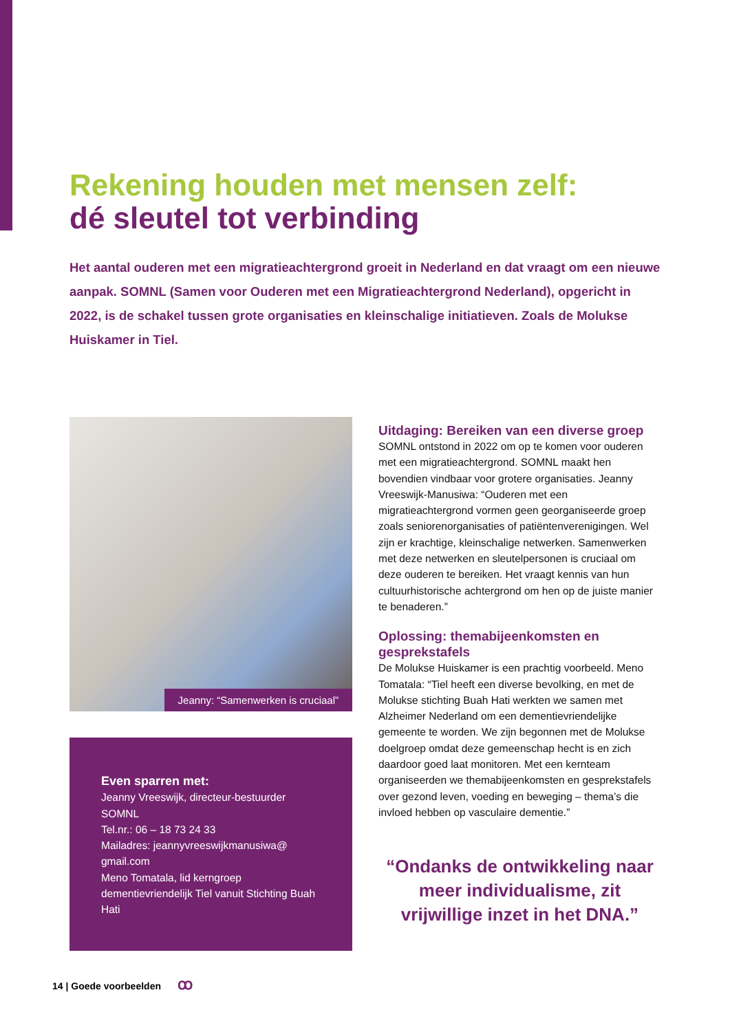Rekening houden met mensen zelf:
dé sleutel tot verbinding
Het aantal ouderen met een migratieachtergrond groeit in Nederland en dat vraagt om een nieuwe aanpak. SOMNL (Samen voor Ouderen met een Migratieachtergrond Nederland), opgericht in 2022, is de schakel tussen grote organisaties en kleinschalige initiatieven. Zoals de Molukse Huiskamer in Tiel.
Jeanny: “Samenwerken is cruciaal”
Even sparren met:
Jeanny Vreeswijk, directeur-bestuurder SOMNL
Tel.nr.: 06 – 18 73 24 33
Mailadres: jeannyvreeswijkmanusiwa@ gmail.com
Meno Tomatala, lid kerngroep dementievriendelijk Tiel vanuit Stichting Buah Hati
Uitdaging: Bereiken van een diverse groep
SOMNL ontstond in 2022 om op te komen voor ouderen met een migratieachtergrond. SOMNL maakt hen bovendien vindbaar voor grotere organisaties. Jeanny Vreeswijk-Manusiwa: “Ouderen met een migratieachtergrond vormen geen georganiseerde groep zoals seniorenorganisaties of patiëntenverenigingen. Wel zijn er krachtige, kleinschalige netwerken. Samenwerken met deze netwerken en sleutelpersonen is cruciaal om deze ouderen te bereiken. Het vraagt kennis van hun cultuurhistorische achtergrond om hen op de juiste manier te benaderen.”
Oplossing: themabijeenkomsten en gesprekstafels
De Molukse Huiskamer is een prachtig voorbeeld. Meno Tomatala: “Tiel heeft een diverse bevolking, en met de Molukse stichting Buah Hati werkten we samen met Alzheimer Nederland om een dementievriendelijke gemeente te worden. We zijn begonnen met de Molukse doelgroep omdat deze gemeenschap hecht is en zich daardoor goed laat monitoren. Met een kernteam organiseerden we themabijeenkomsten en gesprekstafels over gezond leven, voeding en beweging – thema’s die invloed hebben op vasculaire dementie.”
“Ondanks de ontwikkeling naar meer individualisme, zit vrijwillige inzet in het DNA.”
14 | Goede voorbeelden ꝏ